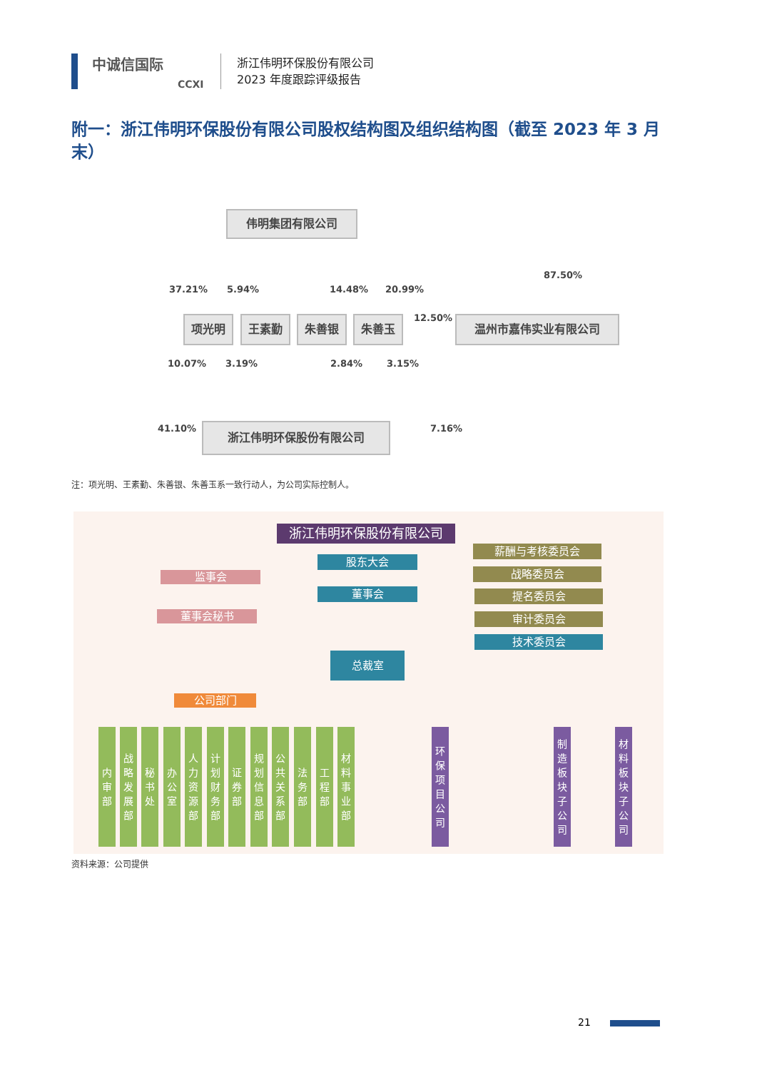中诚信国际
CCXI
浙江伟明环保股份有限公司
2023 年度跟踪评级报告
附一：浙江伟明环保股份有限公司股权结构图及组织结构图（截至 2023 年 3 月末）
伟明集团有限公司
37.21% 5.94% 14.48% 20.99%
87.50%
项光明 王素勤 朱善银 朱善玉 12.50% 温州市嘉伟实业有限公司
10.07% 3.19% 2.84% 3.15%
41.10% 7.16%
浙江伟明环保股份有限公司
注：项光明、王素勤、朱善银、朱善玉系一致行动人，为公司实际控制人。
浙江伟明环保股份有限公司
股东大会
监事会
董事会
董事会秘书
薪酬与考核委员会
战略委员会
提名委员会
审计委员会
技术委员会
总裁室
公司部门
内
审
部
战
略
发
展
部
秘
书
处
办
公
室
人
力
资
源
部
计
划
财
务
部
证
券
部
规
划
信
息
部
公
共
关
系
部
法
务
部
工
程
部
材
料
事
业
部
环
保
项
目
公
司
制
造
板
块
子
公
司
材
料
板
块
子
公
司
资料来源：公司提供
21